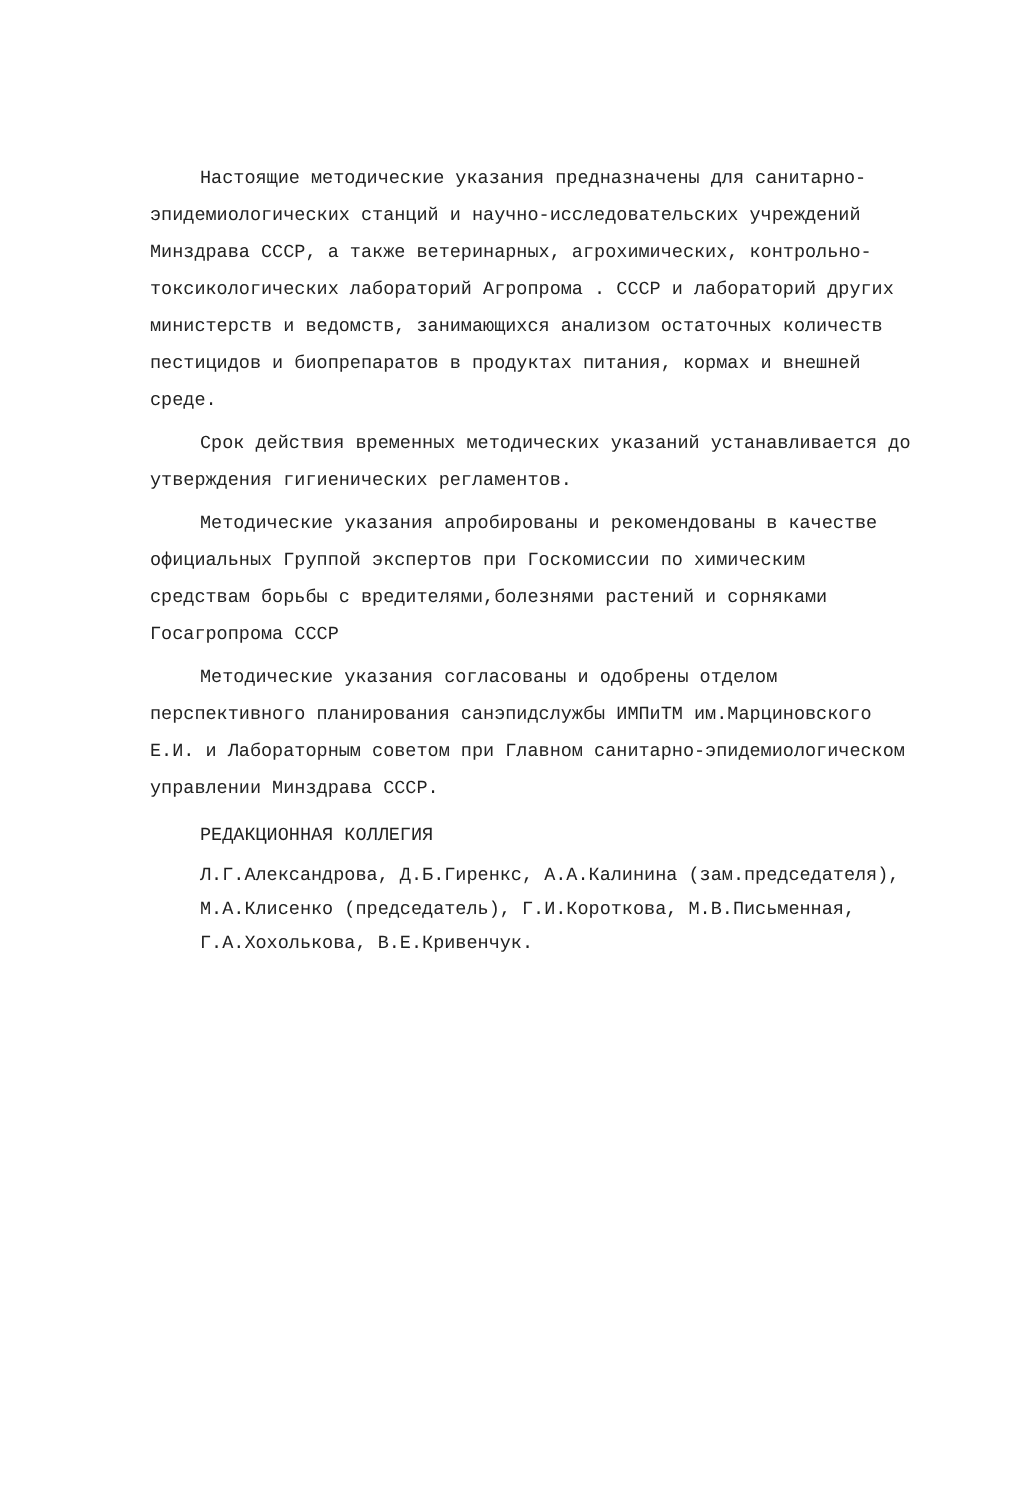Настоящие методические указания предназначены для санитарно-эпидемиологических станций и научно-исследовательских учреждений Минздрава СССР, а также ветеринарных, агрохимических, контрольно-токсикологических лабораторий Агропрома . СССР и лабораторий других министерств и ведомств, занимающихся анализом остаточных количеств пестицидов и биопрепаратов в продуктах питания, кормах и внешней среде.
Срок действия временных методических указаний устанавливается до утверждения гигиенических регламентов.
Методические указания апробированы и рекомендованы в качестве официальных Группой экспертов при Госкомиссии по химическим средствам борьбы с вредителями,болезнями растений и сорняками Госагропрома СССР
Методические указания согласованы и одобрены отделом перспективного планирования санэпидслужбы ИМПиТМ им.Марциновского Е.И. и Лабораторным советом при Главном санитарно-эпидемиологическом управлении Минздрава СССР.
РЕДАКЦИОННАЯ КОЛЛЕГИЯ
Л.Г.Александрова, Д.Б.Гиренкс, А.А.Калинина (зам.председателя), М.А.Клисенко (председатель), Г.И.Короткова, М.В.Письменная, Г.А.Хохолькова, В.Е.Кривенчук.